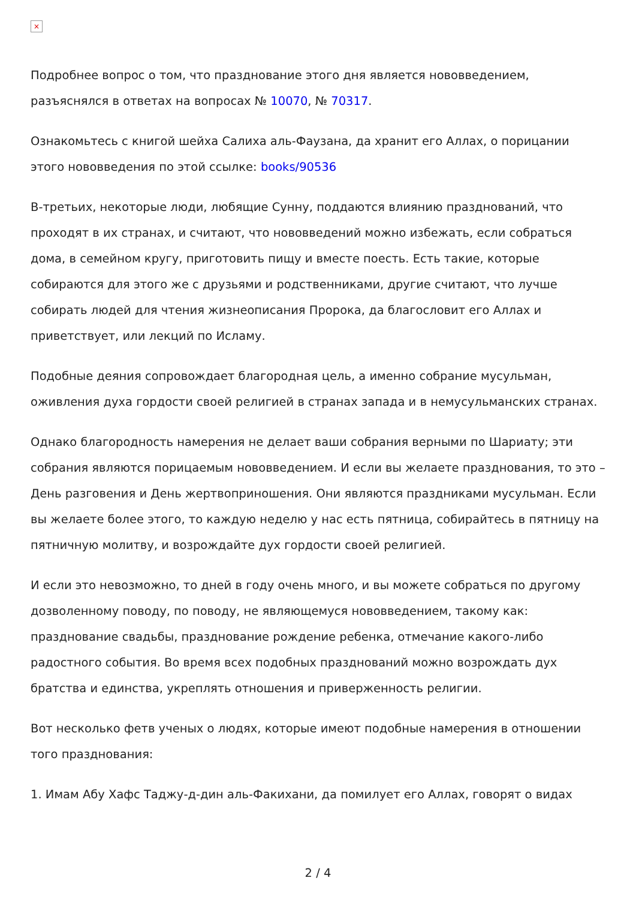×
Подробнее вопрос о том, что празднование этого дня является нововведением, разъяснялся в ответах на вопросах № 10070, № 70317.
Ознакомьтесь с книгой шейха Салиха аль-Фаузана, да хранит его Аллах, о порицании этого нововведения по этой ссылке: books/90536
В-третьих, некоторые люди, любящие Сунну, поддаются влиянию празднований, что проходят в их странах, и считают, что нововведений можно избежать, если собраться дома, в семейном кругу, приготовить пищу и вместе поесть. Есть такие, которые собираются для этого же с друзьями и родственниками, другие считают, что лучше собирать людей для чтения жизнеописания Пророка, да благословит его Аллах и приветствует, или лекций по Исламу.
Подобные деяния сопровождает благородная цель, а именно собрание мусульман, оживления духа гордости своей религией в странах запада и в немусульманских странах.
Однако благородность намерения не делает ваши собрания верными по Шариату; эти собрания являются порицаемым нововведением. И если вы желаете празднования, то это – День разговения и День жертвоприношения. Они являются праздниками мусульман. Если вы желаете более этого, то каждую неделю у нас есть пятница, собирайтесь в пятницу на пятничную молитву, и возрождайте дух гордости своей религией.
И если это невозможно, то дней в году очень много, и вы можете собраться по другому дозволенному поводу, по поводу, не являющемуся нововведением, такому как: празднование свадьбы, празднование рождение ребенка, отмечание какого-либо радостного события. Во время всех подобных празднований можно возрождать дух братства и единства, укреплять отношения и приверженность религии.
Вот несколько фетв ученых о людях, которые имеют подобные намерения в отношении того празднования:
1. Имам Абу Хафс Таджу-д-дин аль-Факихани, да помилует его Аллах, говорят о видах
2 / 4